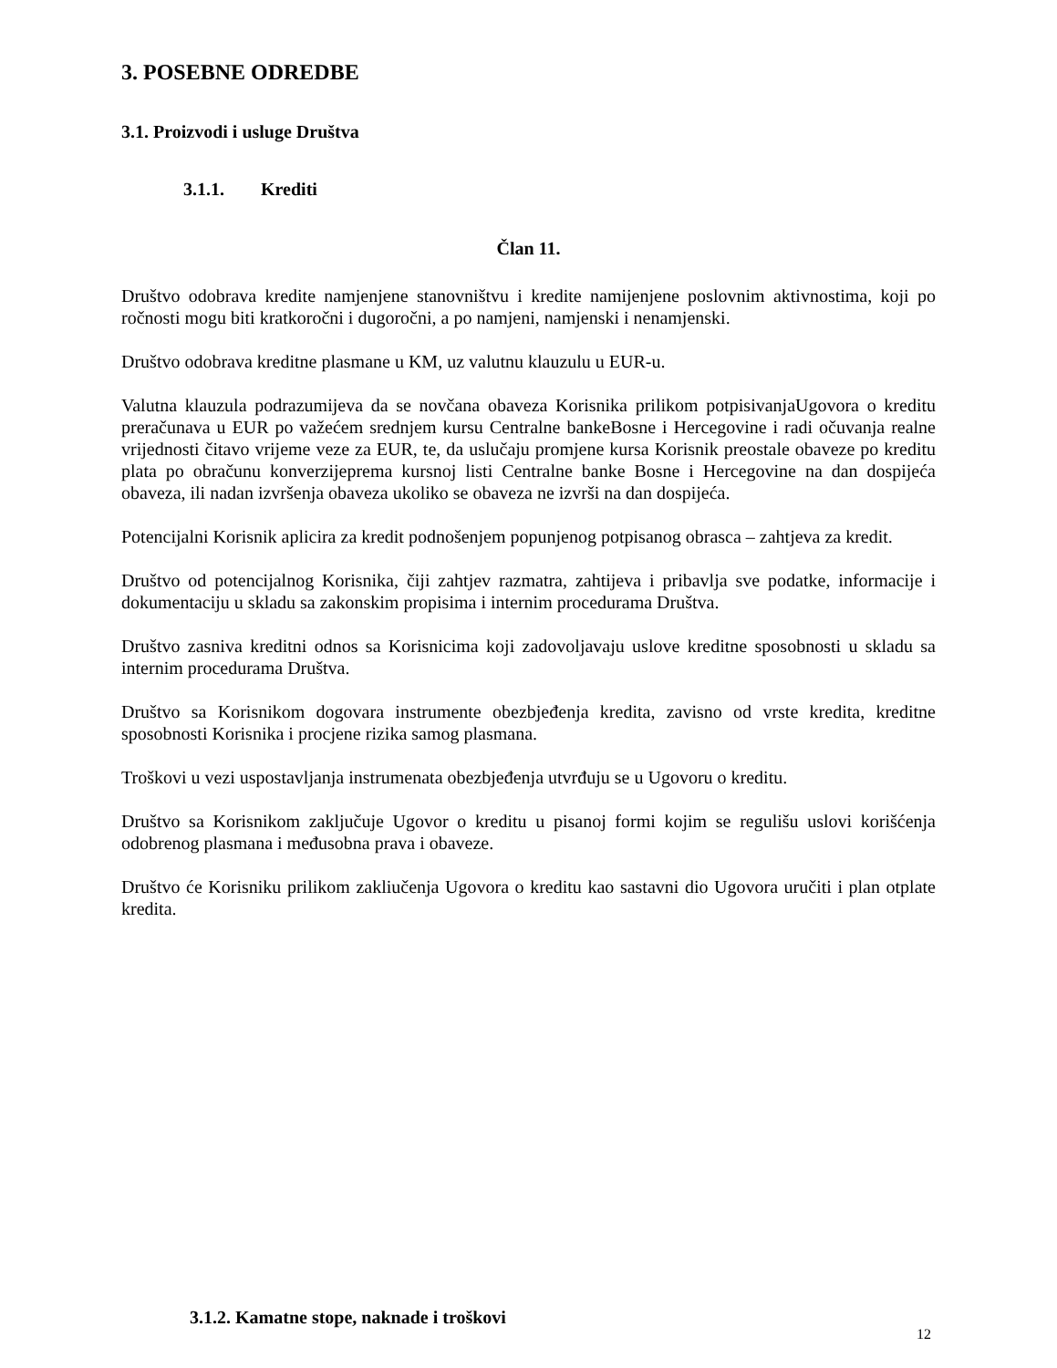3. POSEBNE ODREDBE
3.1. Proizvodi i usluge Društva
3.1.1. Krediti
Član 11.
Društvo odobrava kredite namjenjene stanovništvu i kredite namijenjene poslovnim aktivnostima, koji po ročnosti mogu biti kratkoročni i dugoročni, a po namjeni, namjenski i nenamjenski.
Društvo odobrava kreditne plasmane u KM, uz valutnu klauzulu u EUR-u.
Valutna klauzula podrazumijeva da se novčana obaveza Korisnika prilikom potpisivanjaUgovora o kreditu preračunava u EUR po važećem srednjem kursu Centralne bankeBosne i Hercegovine i radi očuvanja realne vrijednosti čitavo vrijeme veze za EUR, te, da uslučaju promjene kursa Korisnik preostale obaveze po kreditu plata po obračunu konverzijeprema kursnoj listi Centralne banke Bosne i Hercegovine na dan dospijeća obaveza, ili nadan izvršenja obaveza ukoliko se obaveza ne izvrši na dan dospijeća.
Potencijalni Korisnik aplicira za kredit podnošenjem popunjenog potpisanog obrasca – zahtjeva za kredit.
Društvo od potencijalnog Korisnika, čiji zahtjev razmatra, zahtijeva i pribavlja sve podatke, informacije i dokumentaciju u skladu sa zakonskim propisima i internim procedurama Društva.
Društvo zasniva kreditni odnos sa Korisnicima koji zadovoljavaju uslove kreditne sposobnosti u skladu sa internim procedurama Društva.
Društvo sa Korisnikom dogovara instrumente obezbjeđenja kredita, zavisno od vrste kredita, kreditne sposobnosti Korisnika i procjene rizika samog plasmana.
Troškovi u vezi uspostavljanja instrumenata obezbjeđenja utvrđuju se u Ugovoru o kreditu.
Društvo sa Korisnikom zaključuje Ugovor o kreditu u pisanoj formi kojim se regulišu uslovi korišćenja odobrenog plasmana i međusobna prava i obaveze.
Društvo će Korisniku prilikom zakliučenja Ugovora o kreditu kao sastavni dio Ugovora uručiti i plan otplate kredita.
3.1.2. Kamatne stope, naknade i troškovi
12